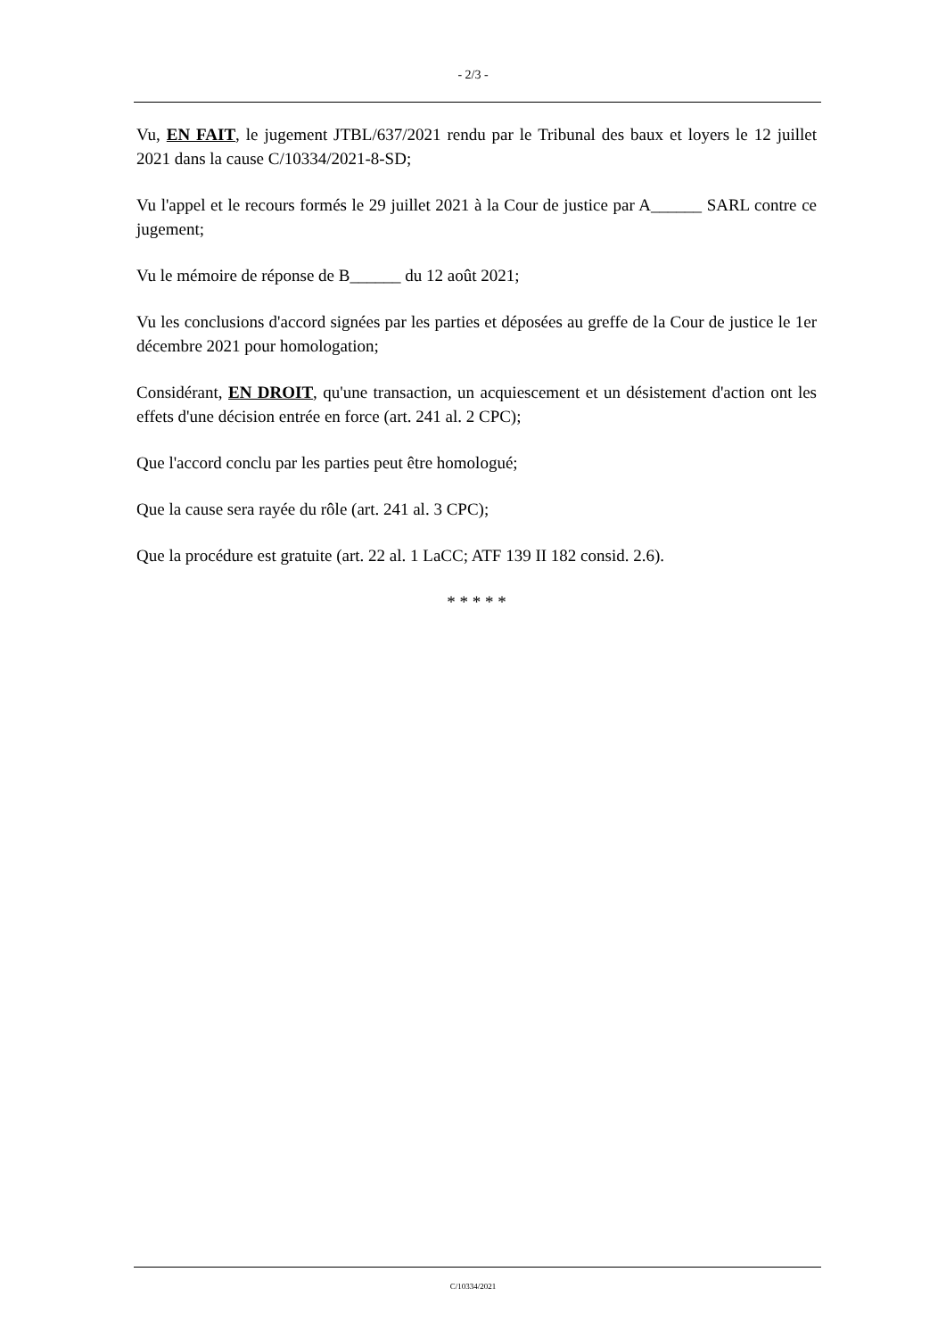- 2/3 -
Vu, EN FAIT, le jugement JTBL/637/2021 rendu par le Tribunal des baux et loyers le 12 juillet 2021 dans la cause C/10334/2021-8-SD;
Vu l'appel et le recours formés le 29 juillet 2021 à la Cour de justice par A______ SARL contre ce jugement;
Vu le mémoire de réponse de B______ du 12 août 2021;
Vu les conclusions d'accord signées par les parties et déposées au greffe de la Cour de justice le 1er décembre 2021 pour homologation;
Considérant, EN DROIT, qu'une transaction, un acquiescement et un désistement d'action ont les effets d'une décision entrée en force (art. 241 al. 2 CPC);
Que l'accord conclu par les parties peut être homologué;
Que la cause sera rayée du rôle (art. 241 al. 3 CPC);
Que la procédure est gratuite (art. 22 al. 1 LaCC; ATF 139 II 182 consid. 2.6).
* * * * *
C/10334/2021